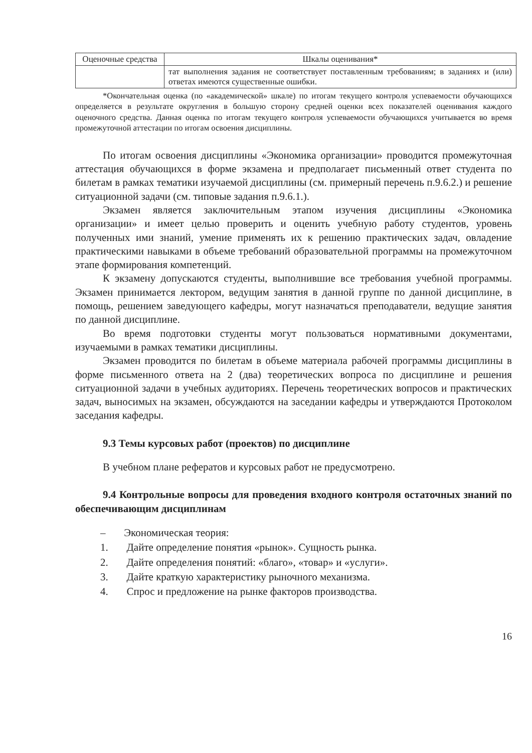| Оценочные средства | Шкалы оценивания* |
| --- | --- |
| | тат выполнения задания не соответствует поставленным требованиям; в заданиях и (или) ответах имеются существенные ошибки. |
*Окончательная оценка (по «академической» шкале) по итогам текущего контроля успеваемости обучающихся определяется в результате округления в большую сторону средней оценки всех показателей оценивания каждого оценочного средства. Данная оценка по итогам текущего контроля успеваемости обучающихся учитывается во время промежуточной аттестации по итогам освоения дисциплины.
По итогам освоения дисциплины «Экономика организации» проводится промежуточная аттестация обучающихся в форме экзамена и предполагает письменный ответ студента по билетам в рамках тематики изучаемой дисциплины (см. примерный перечень п.9.6.2.) и решение ситуационной задачи (см. типовые задания п.9.6.1.).
Экзамен является заключительным этапом изучения дисциплины «Экономика организации» и имеет целью проверить и оценить учебную работу студентов, уровень полученных ими знаний, умение применять их к решению практических задач, овладение практическими навыками в объеме требований образовательной программы на промежуточном этапе формирования компетенций.
К экзамену допускаются студенты, выполнившие все требования учебной программы. Экзамен принимается лектором, ведущим занятия в данной группе по данной дисциплине, в помощь, решением заведующего кафедры, могут назначаться преподаватели, ведущие занятия по данной дисциплине.
Во время подготовки студенты могут пользоваться нормативными документами, изучаемыми в рамках тематики дисциплины.
Экзамен проводится по билетам в объеме материала рабочей программы дисциплины в форме письменного ответа на 2 (два) теоретических вопроса по дисциплине и решения ситуационной задачи в учебных аудиториях. Перечень теоретических вопросов и практических задач, выносимых на экзамен, обсуждаются на заседании кафедры и утверждаются Протоколом заседания кафедры.
9.3 Темы курсовых работ (проектов) по дисциплине
В учебном плане рефератов и курсовых работ не предусмотрено.
9.4 Контрольные вопросы для проведения входного контроля остаточных знаний по обеспечивающим дисциплинам
– Экономическая теория:
1. Дайте определение понятия «рынок». Сущность рынка.
2. Дайте определения понятий: «благо», «товар» и «услуги».
3. Дайте краткую характеристику рыночного механизма.
4. Спрос и предложение на рынке факторов производства.
16